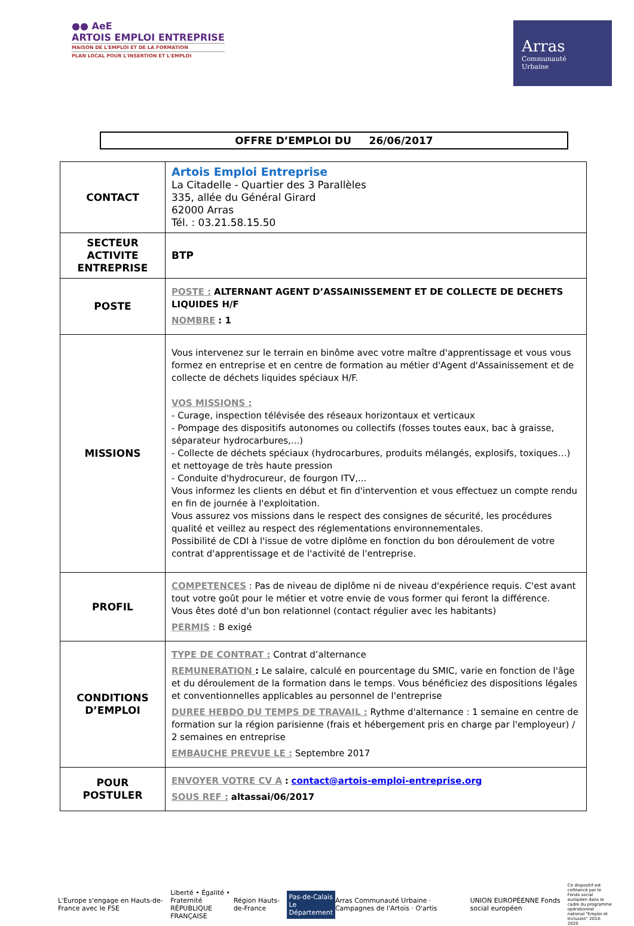●● AeE
ARTOIS EMPLOI ENTREPRISE
MAISON DE L'EMPLOI ET DE LA FORMATION
PLAN LOCAL POUR L'INSERTION ET L'EMPLOI
Arras
Communauté
Urbaine
OFFRE D’EMPLOI DU 26/06/2017
| CONTACT | Artois Emploi Entreprise La Citadelle - Quartier des 3 Parallèles 335, allée du Général Girard 62000 Arras Tél. : 03.21.58.15.50 |
| SECTEUR ACTIVITE ENTREPRISE | BTP |
| POSTE | POSTE : ALTERNANT AGENT D’ASSAINISSEMENT ET DE COLLECTE DE DECHETS LIQUIDES H/F NOMBRE : 1 |
| MISSIONS | Vous intervenez sur le terrain en binôme avec votre maître d'apprentissage et vous vous formez en entreprise et en centre de formation au métier d'Agent d'Assainissement et de collecte de déchets liquides spéciaux H/F. VOS MISSIONS : - Curage, inspection télévisée des réseaux horizontaux et verticaux - Pompage des dispositifs autonomes ou collectifs (fosses toutes eaux, bac à graisse, séparateur hydrocarbures,...) - Collecte de déchets spéciaux (hydrocarbures, produits mélangés, explosifs, toxiques…) et nettoyage de très haute pression - Conduite d'hydrocureur, de fourgon ITV,... Vous informez les clients en début et fin d'intervention et vous effectuez un compte rendu en fin de journée à l'exploitation. Vous assurez vos missions dans le respect des consignes de sécurité, les procédures qualité et veillez au respect des réglementations environnementales. Possibilité de CDI à l'issue de votre diplôme en fonction du bon déroulement de votre contrat d'apprentissage et de l'activité de l'entreprise. |
| PROFIL | COMPETENCES : Pas de niveau de diplôme ni de niveau d'expérience requis. C'est avant tout votre goût pour le métier et votre envie de vous former qui feront la différence. Vous êtes doté d'un bon relationnel (contact régulier avec les habitants) PERMIS : B exigé |
| CONDITIONS D’EMPLOI | TYPE DE CONTRAT : Contrat d’alternance REMUNERATION : Le salaire, calculé en pourcentage du SMIC, varie en fonction de l'âge et du déroulement de la formation dans le temps. Vous bénéficiez des dispositions légales et conventionnelles applicables au personnel de l'entreprise DUREE HEBDO DU TEMPS DE TRAVAIL : Rythme d'alternance : 1 semaine en centre de formation sur la région parisienne (frais et hébergement pris en charge par l'employeur) / 2 semaines en entreprise EMBAUCHE PREVUE LE : Septembre 2017 |
| POUR POSTULER | ENVOYER VOTRE CV A : contact@artois-emploi-entreprise.org SOUS REF : altassai/06/2017 |
L'Europe s'engage en Hauts-de-France avec le FSE Liberté • Égalité • Fraternité
RÉPUBLIQUE FRANÇAISE Région Hauts-de-France Pas-de-Calais
Le Département Arras Communauté Urbaine · Campagnes de l'Artois · O'artis UNION EUROPÉENNE Fonds social européen Ce dispositif est cofinancé par le Fonds social européen dans le cadre du programme opérationnel national "Emploi et Inclusion" 2014-2020